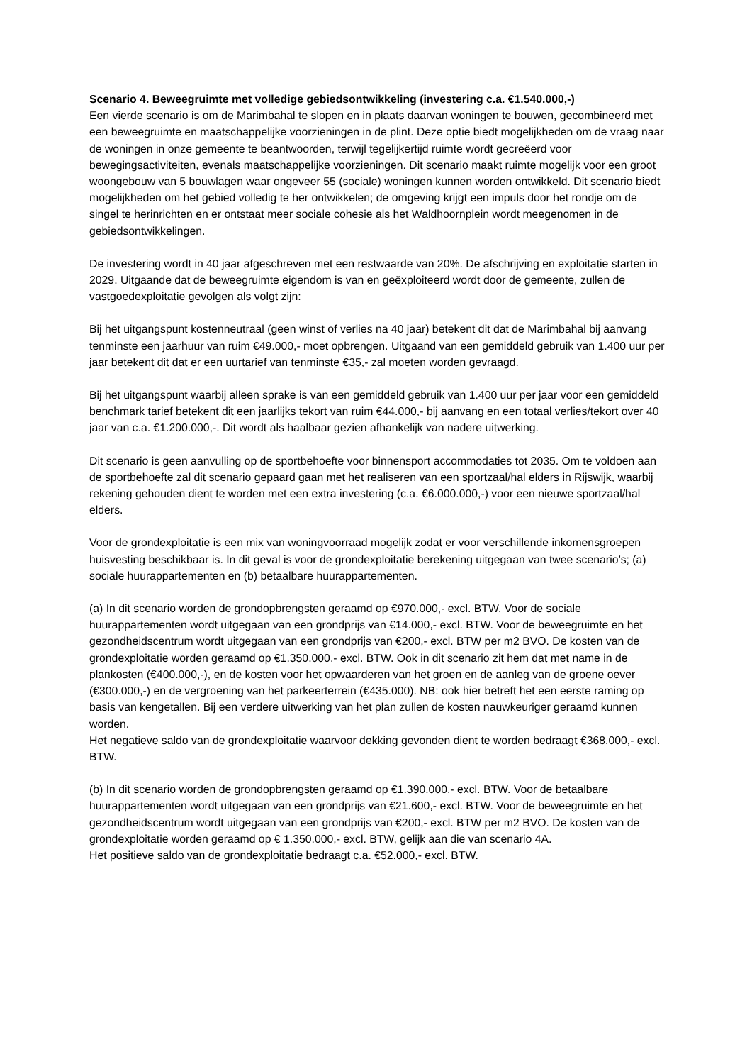Scenario 4. Beweegruimte met volledige gebiedsontwikkeling (investering c.a. €1.540.000,-)
Een vierde scenario is om de Marimbahal te slopen en in plaats daarvan woningen te bouwen, gecombineerd met een beweegruimte en maatschappelijke voorzieningen in de plint. Deze optie biedt mogelijkheden om de vraag naar de woningen in onze gemeente te beantwoorden, terwijl tegelijkertijd ruimte wordt gecreëerd voor bewegingsactiviteiten, evenals maatschappelijke voorzieningen. Dit scenario maakt ruimte mogelijk voor een groot woongebouw van 5 bouwlagen waar ongeveer 55 (sociale) woningen kunnen worden ontwikkeld. Dit scenario biedt mogelijkheden om het gebied volledig te her ontwikkelen; de omgeving krijgt een impuls door het rondje om de singel te herinrichten en er ontstaat meer sociale cohesie als het Waldhoornplein wordt meegenomen in de gebiedsontwikkelingen.
De investering wordt in 40 jaar afgeschreven met een restwaarde van 20%. De afschrijving en exploitatie starten in 2029. Uitgaande dat de beweegruimte eigendom is van en geëxploiteerd wordt door de gemeente, zullen de vastgoedexploitatie gevolgen als volgt zijn:
Bij het uitgangspunt kostenneutraal (geen winst of verlies na 40 jaar) betekent dit dat de Marimbahal bij aanvang tenminste een jaarhuur van ruim €49.000,- moet opbrengen. Uitgaand van een gemiddeld gebruik van 1.400 uur per jaar betekent dit dat er een uurtarief van tenminste €35,- zal moeten worden gevraagd.
Bij het uitgangspunt waarbij alleen sprake is van een gemiddeld gebruik van 1.400 uur per jaar voor een gemiddeld benchmark tarief betekent dit een jaarlijks tekort van ruim €44.000,- bij aanvang en een totaal verlies/tekort over 40 jaar van c.a. €1.200.000,-. Dit wordt als haalbaar gezien afhankelijk van nadere uitwerking.
Dit scenario is geen aanvulling op de sportbehoefte voor binnensport accommodaties tot 2035. Om te voldoen aan de sportbehoefte zal dit scenario gepaard gaan met het realiseren van een sportzaal/hal elders in Rijswijk, waarbij rekening gehouden dient te worden met een extra investering (c.a. €6.000.000,-) voor een nieuwe sportzaal/hal elders.
Voor de grondexploitatie is een mix van woningvoorraad mogelijk zodat er voor verschillende inkomensgroepen huisvesting beschikbaar is. In dit geval is voor de grondexploitatie berekening uitgegaan van twee scenario’s; (a) sociale huurappartementen en (b) betaalbare huurappartementen.
(a) In dit scenario worden de grondopbrengsten geraamd op €970.000,- excl. BTW. Voor de sociale huurappartementen wordt uitgegaan van een grondprijs van €14.000,- excl. BTW. Voor de beweegruimte en het gezondheidscentrum wordt uitgegaan van een grondprijs van €200,- excl. BTW per m2 BVO. De kosten van de grondexploitatie worden geraamd op €1.350.000,- excl. BTW. Ook in dit scenario zit hem dat met name in de plankosten (€400.000,-), en de kosten voor het opwaarderen van het groen en de aanleg van de groene oever (€300.000,-) en de vergroening van het parkeerterrein (€435.000). NB: ook hier betreft het een eerste raming op basis van kengetallen. Bij een verdere uitwerking van het plan zullen de kosten nauwkeuriger geraamd kunnen worden.
Het negatieve saldo van de grondexploitatie waarvoor dekking gevonden dient te worden bedraagt €368.000,- excl. BTW.
(b) In dit scenario worden de grondopbrengsten geraamd op €1.390.000,- excl. BTW. Voor de betaalbare huurappartementen wordt uitgegaan van een grondprijs van €21.600,- excl. BTW. Voor de beweegruimte en het gezondheidscentrum wordt uitgegaan van een grondprijs van €200,- excl. BTW per m2 BVO. De kosten van de grondexploitatie worden geraamd op € 1.350.000,- excl. BTW, gelijk aan die van scenario 4A.
Het positieve saldo van de grondexploitatie bedraagt c.a. €52.000,- excl. BTW.